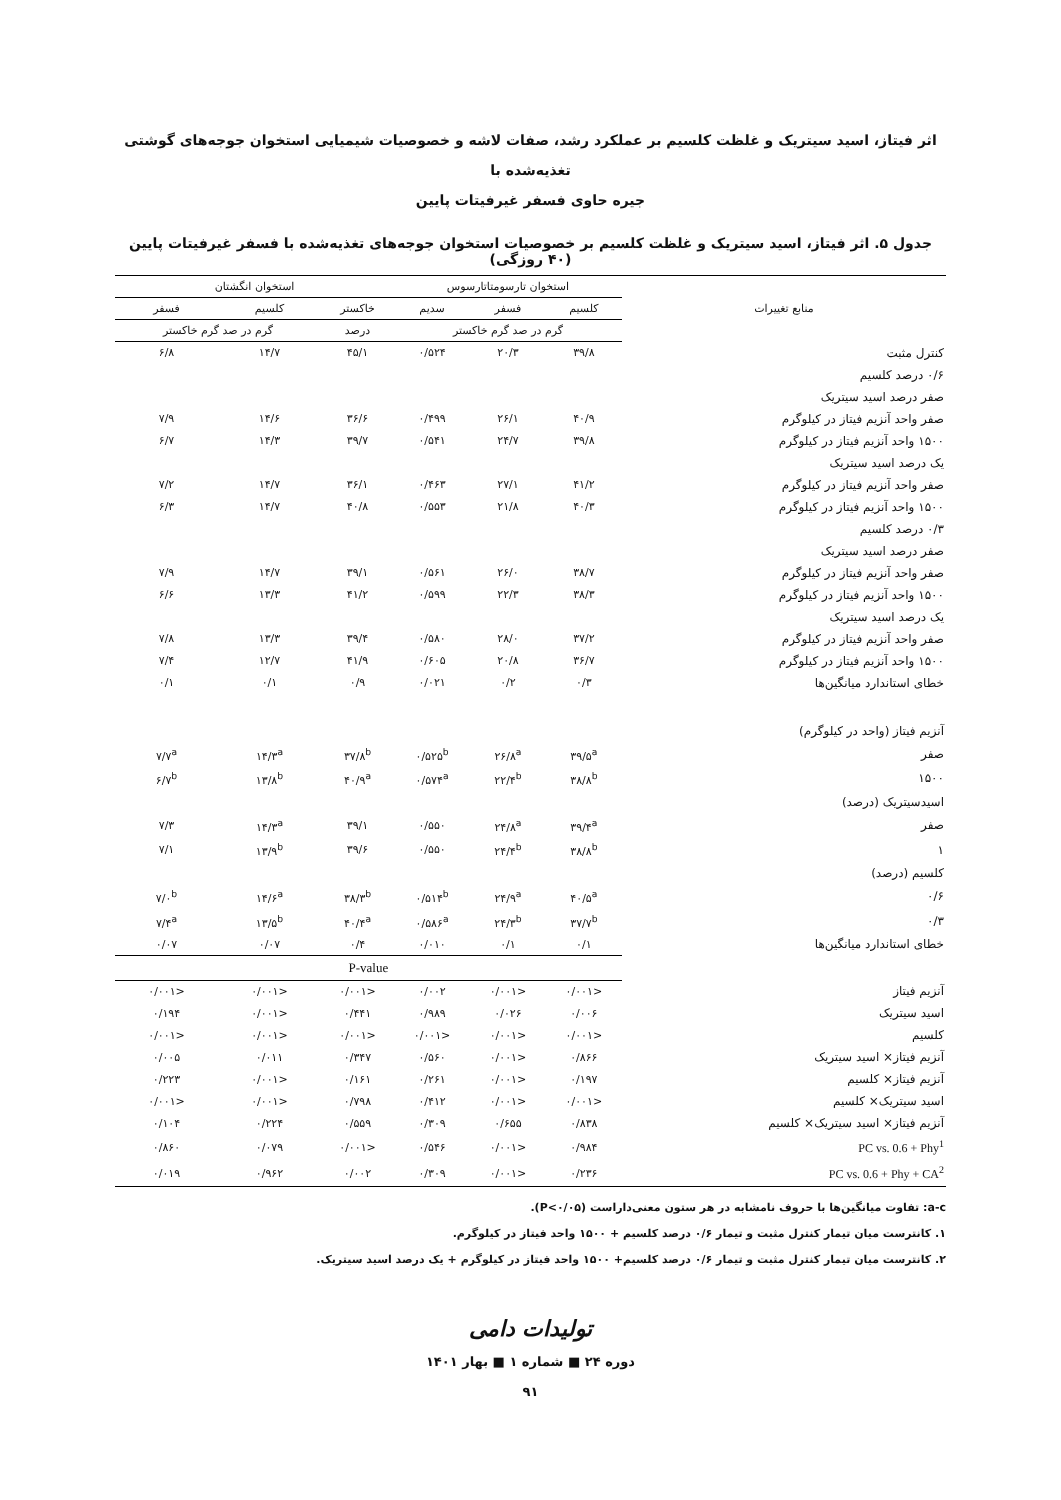اثر فیتاز، اسید سیتریک و غلظت کلسیم بر عملکرد رشد، صفات لاشه و خصوصیات شیمیایی استخوان جوجه‌های گوشتی تغذیه‌شده با
جیره حاوی فسفر غیرفیتات پایین
جدول ۵. اثر فیتاز، اسید سیتریک و غلظت کلسیم بر خصوصیات استخوان جوجه‌های تغذیه‌شده با فسفر غیرفیتات پایین (۴۰ روزگی)
| منابع تغییرات | استخوان تارسومتاتارسوس | | | استخوان انگشتان | | |
| --- | --- | --- | --- | --- | --- | --- |
| | کلسیم | فسفر | سدیم | خاکستر | کلسیم | فسفر |
| | گرم در صد گرم خاکستر | | | درصد | گرم در صد گرم خاکستر | |
| کنترل مثبت | ۳۹/۸ | ۲۰/۳ | ۰/۵۲۴ | ۴۵/۱ | ۱۴/۷ | ۶/۸ |
| ۰/۶ درصد کلسیم | | | | | | |
| صفر درصد اسید سیتریک | | | | | | |
| صفر واحد آنزیم فیتاز در کیلوگرم | ۴۰/۹ | ۲۶/۱ | ۰/۴۹۹ | ۳۶/۶ | ۱۴/۶ | ۷/۹ |
| ۱۵۰۰ واحد آنزیم فیتاز در کیلوگرم | ۳۹/۸ | ۲۴/۷ | ۰/۵۴۱ | ۳۹/۷ | ۱۴/۳ | ۶/۷ |
| یک درصد اسید سیتریک | | | | | | |
| صفر واحد آنزیم فیتاز در کیلوگرم | ۴۱/۲ | ۲۷/۱ | ۰/۴۶۳ | ۳۶/۱ | ۱۴/۷ | ۷/۲ |
| ۱۵۰۰ واحد آنزیم فیتاز در کیلوگرم | ۴۰/۳ | ۲۱/۸ | ۰/۵۵۳ | ۴۰/۸ | ۱۴/۷ | ۶/۳ |
| ۰/۳ درصد کلسیم | | | | | | |
| صفر درصد اسید سیتریک | | | | | | |
| صفر واحد آنزیم فیتاز در کیلوگرم | ۳۸/۷ | ۲۶/۰ | ۰/۵۶۱ | ۳۹/۱ | ۱۴/۷ | ۷/۹ |
| ۱۵۰۰ واحد آنزیم فیتاز در کیلوگرم | ۳۸/۳ | ۲۲/۳ | ۰/۵۹۹ | ۴۱/۲ | ۱۳/۳ | ۶/۶ |
| یک درصد اسید سیتریک | | | | | | |
| صفر واحد آنزیم فیتاز در کیلوگرم | ۳۷/۲ | ۲۸/۰ | ۰/۵۸۰ | ۳۹/۴ | ۱۳/۳ | ۷/۸ |
| ۱۵۰۰ واحد آنزیم فیتاز در کیلوگرم | ۳۶/۷ | ۲۰/۸ | ۰/۶۰۵ | ۴۱/۹ | ۱۲/۷ | ۷/۴ |
| خطای استاندارد میانگین‌ها | ۰/۳ | ۰/۲ | ۰/۰۲۱ | ۰/۹ | ۰/۱ | ۰/۱ |
| آنزیم فیتاز (واحد در کیلوگرم) | | | | | | |
| صفر | ۳۹/۵<sup>a</sup> | ۲۶/۸<sup>a</sup> | ۰/۵۲۵<sup>b</sup> | ۳۷/۸<sup>b</sup> | ۱۴/۳<sup>a</sup> | ۷/۷<sup>a</sup> |
| ۱۵۰۰ | ۳۸/۸<sup>b</sup> | ۲۲/۴<sup>b</sup> | ۰/۵۷۴<sup>a</sup> | ۴۰/۹<sup>a</sup> | ۱۳/۸<sup>b</sup> | ۶/۷<sup>b</sup> |
| اسیدسیتریک (درصد) | | | | | | |
| صفر | ۳۹/۴<sup>a</sup> | ۲۴/۸<sup>a</sup> | ۰/۵۵۰ | ۳۹/۱ | ۱۴/۳<sup>a</sup> | ۷/۳ |
| ۱ | ۳۸/۸<sup>b</sup> | ۲۴/۴<sup>b</sup> | ۰/۵۵۰ | ۳۹/۶ | ۱۳/۹<sup>b</sup> | ۷/۱ |
| کلسیم (درصد) | | | | | | |
| ۰/۶ | ۴۰/۵<sup>a</sup> | ۲۴/۹<sup>a</sup> | ۰/۵۱۴<sup>b</sup> | ۳۸/۳<sup>b</sup> | ۱۴/۶<sup>a</sup> | ۷/۰<sup>b</sup> |
| ۰/۳ | ۳۷/۷<sup>b</sup> | ۲۴/۳<sup>b</sup> | ۰/۵۸۶<sup>a</sup> | ۴۰/۴<sup>a</sup> | ۱۳/۵<sup>b</sup> | ۷/۴<sup>a</sup> |
| خطای استاندارد میانگین‌ها | ۰/۱ | ۰/۱ | ۰/۰۱۰ | ۰/۴ | ۰/۰۷ | ۰/۰۷ |
| | P-value | | | | | |
| آنزیم فیتاز | <۰/۰۰۱ | <۰/۰۰۱ | ۰/۰۰۲ | <۰/۰۰۱ | <۰/۰۰۱ | <۰/۰۰۱ |
| اسید سیتریک | ۰/۰۰۶ | ۰/۰۲۶ | ۰/۹۸۹ | ۰/۴۴۱ | <۰/۰۰۱ | ۰/۱۹۴ |
| کلسیم | <۰/۰۰۱ | <۰/۰۰۱ | <۰/۰۰۱ | <۰/۰۰۱ | <۰/۰۰۱ | <۰/۰۰۱ |
| آنزیم فیتاز× اسید سیتریک | ۰/۸۶۶ | <۰/۰۰۱ | ۰/۵۶۰ | ۰/۳۴۷ | ۰/۰۱۱ | ۰/۰۰۵ |
| آنزیم فیتاز× کلسیم | ۰/۱۹۷ | <۰/۰۰۱ | ۰/۲۶۱ | ۰/۱۶۱ | <۰/۰۰۱ | ۰/۲۲۳ |
| اسید سیتریک× کلسیم | <۰/۰۰۱ | <۰/۰۰۱ | ۰/۴۱۲ | ۰/۷۹۸ | <۰/۰۰۱ | <۰/۰۰۱ |
| آنزیم فیتاز× اسید سیتریک× کلسیم | ۰/۸۳۸ | ۰/۶۵۵ | ۰/۳۰۹ | ۰/۵۵۹ | ۰/۲۲۴ | ۰/۱۰۴ |
| PC vs. 0.6 + Phy<sup>1</sup> | ۰/۹۸۴ | <۰/۰۰۱ | ۰/۵۴۶ | <۰/۰۰۱ | ۰/۰۷۹ | ۰/۸۶۰ |
| PC vs. 0.6 + Phy + CA<sup>2</sup> | ۰/۲۳۶ | <۰/۰۰۱ | ۰/۳۰۹ | ۰/۰۰۲ | ۰/۹۶۲ | ۰/۰۱۹ |
a-c: تفاوت میانگین‌ها با حروف نامشابه در هر ستون معنی‌داراست (P<۰/۰۵).
۱. کانترست میان تیمار کنترل مثبت و تیمار ۰/۶ درصد کلسیم + ۱۵۰۰ واحد فیتاز در کیلوگرم.
۲. کانترست میان تیمار کنترل مثبت و تیمار ۰/۶ درصد کلسیم+ ۱۵۰۰ واحد فیتاز در کیلوگرم + یک درصد اسید سیتریک.
تولیدات دامی
دوره ۲۴ ■ شماره ۱ ■ بهار ۱۴۰۱
۹۱